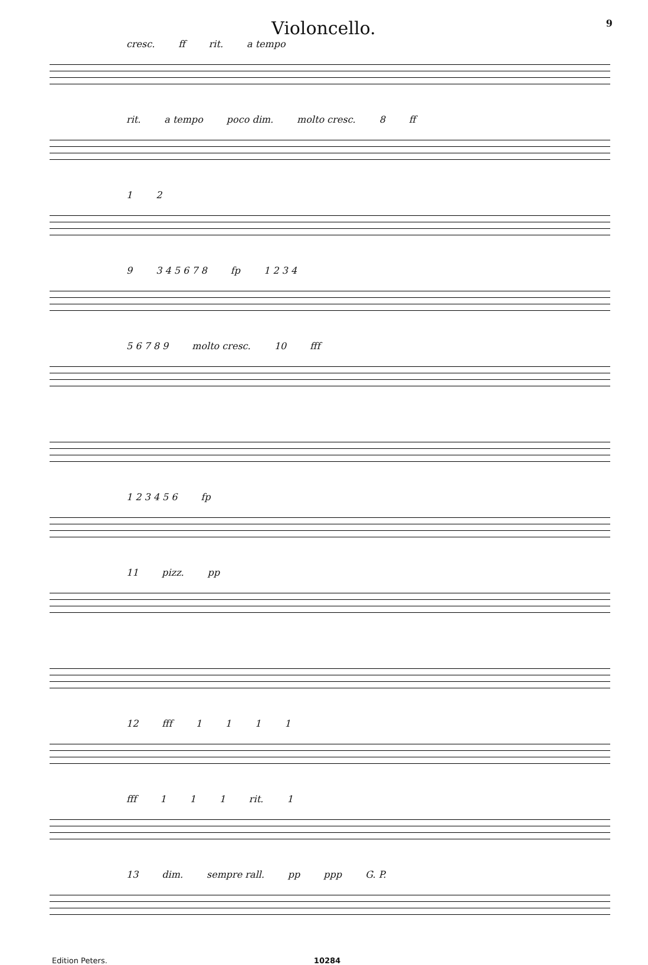Violoncello.
9
cresc. ff rit. a tempo
rit. a tempo poco dim. molto cresc. 8 ff
1 2
9 3 4 5 6 7 8 fp 1 2 3 4
5 6 7 8 9 molto cresc. 10 fff
1 2 3 4 5 6 fp
11 pizz. pp
12 fff 1111
fff 1 1 1 rit. 1
13 dim. sempre rall. pp ppp G. P.
Edition Peters. 10284